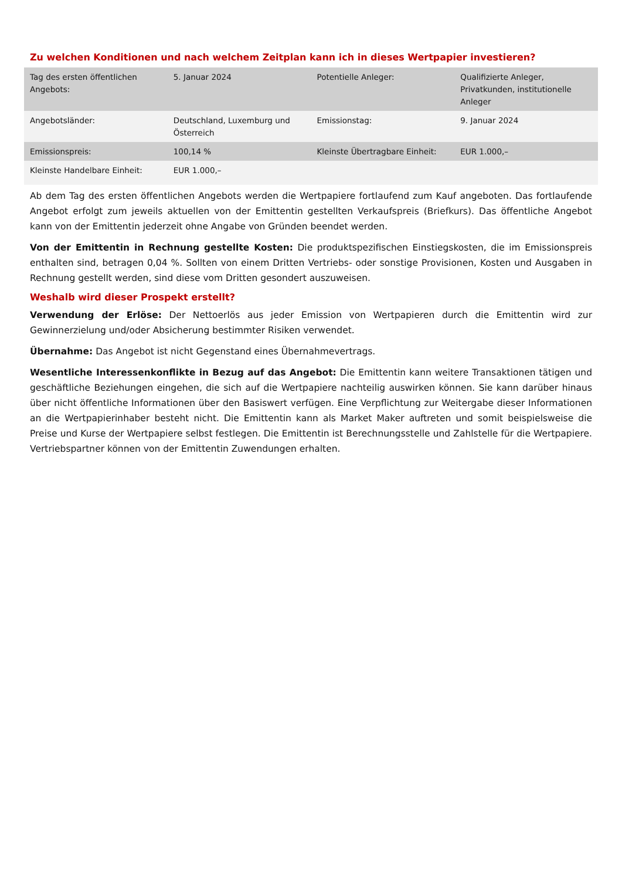Zu welchen Konditionen und nach welchem Zeitplan kann ich in dieses Wertpapier investieren?
| Tag des ersten öffentlichen Angebots: | 5. Januar 2024 | Potentielle Anleger: | Qualifizierte Anleger, Privatkunden, institutionelle Anleger |
| Angebotsländer: | Deutschland, Luxemburg und Österreich | Emissionstag: | 9. Januar 2024 |
| Emissionspreis: | 100,14 % | Kleinste Übertragbare Einheit: | EUR 1.000,– |
| Kleinste Handelbare Einheit: | EUR 1.000,– | | |
Ab dem Tag des ersten öffentlichen Angebots werden die Wertpapiere fortlaufend zum Kauf angeboten. Das fortlaufende Angebot erfolgt zum jeweils aktuellen von der Emittentin gestellten Verkaufspreis (Briefkurs). Das öffentliche Angebot kann von der Emittentin jederzeit ohne Angabe von Gründen beendet werden.
Von der Emittentin in Rechnung gestellte Kosten: Die produktspezifischen Einstiegskosten, die im Emissionspreis enthalten sind, betragen 0,04 %. Sollten von einem Dritten Vertriebs- oder sonstige Provisionen, Kosten und Ausgaben in Rechnung gestellt werden, sind diese vom Dritten gesondert auszuweisen.
Weshalb wird dieser Prospekt erstellt?
Verwendung der Erlöse: Der Nettoerlös aus jeder Emission von Wertpapieren durch die Emittentin wird zur Gewinnerzielung und/oder Absicherung bestimmter Risiken verwendet.
Übernahme: Das Angebot ist nicht Gegenstand eines Übernahmevertrags.
Wesentliche Interessenkonflikte in Bezug auf das Angebot: Die Emittentin kann weitere Transaktionen tätigen und geschäftliche Beziehungen eingehen, die sich auf die Wertpapiere nachteilig auswirken können. Sie kann darüber hinaus über nicht öffentliche Informationen über den Basiswert verfügen. Eine Verpflichtung zur Weitergabe dieser Informationen an die Wertpapierinhaber besteht nicht. Die Emittentin kann als Market Maker auftreten und somit beispielsweise die Preise und Kurse der Wertpapiere selbst festlegen. Die Emittentin ist Berechnungsstelle und Zahlstelle für die Wertpapiere. Vertriebspartner können von der Emittentin Zuwendungen erhalten.